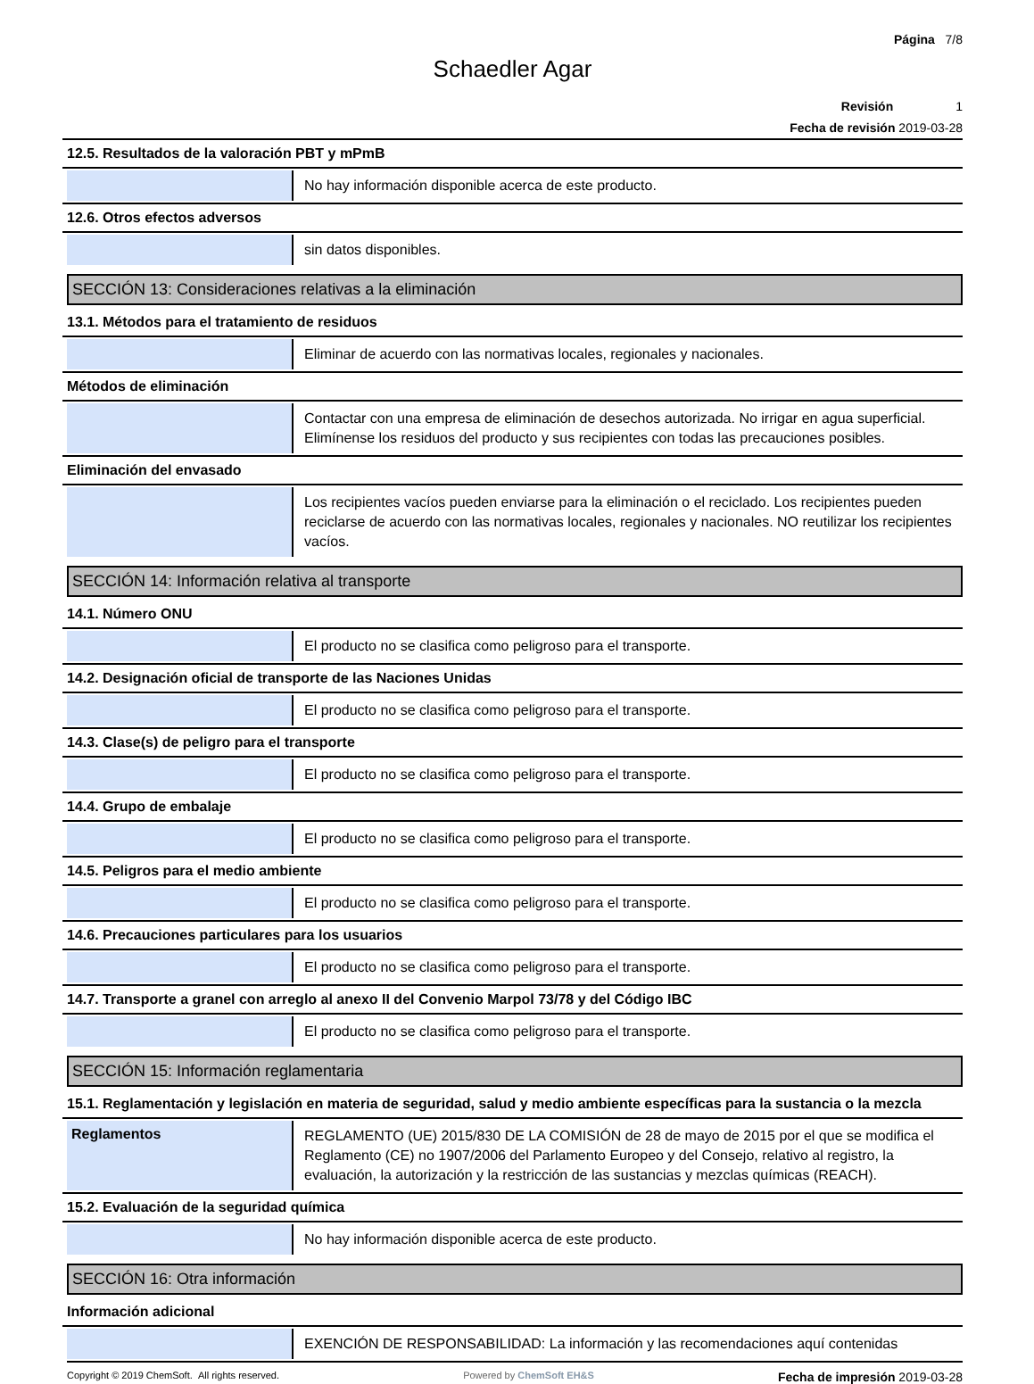Página 7/8
Schaedler Agar
Revisión 1
Fecha de revisión 2019-03-28
12.5. Resultados de la valoración PBT y mPmB
No hay información disponible acerca de este producto.
12.6. Otros efectos adversos
sin datos disponibles.
SECCIÓN 13: Consideraciones relativas a la eliminación
13.1. Métodos para el tratamiento de residuos
Eliminar de acuerdo con las normativas locales, regionales y nacionales.
Métodos de eliminación
Contactar con una empresa de eliminación de desechos autorizada. No irrigar en agua superficial. Elimínense los residuos del producto y sus recipientes con todas las precauciones posibles.
Eliminación del envasado
Los recipientes vacíos pueden enviarse para la eliminación o el reciclado. Los recipientes pueden reciclarse de acuerdo con las normativas locales, regionales y nacionales. NO reutilizar los recipientes vacíos.
SECCIÓN 14: Información relativa al transporte
14.1. Número ONU
El producto no se clasifica como peligroso para el transporte.
14.2. Designación oficial de transporte de las Naciones Unidas
El producto no se clasifica como peligroso para el transporte.
14.3. Clase(s) de peligro para el transporte
El producto no se clasifica como peligroso para el transporte.
14.4. Grupo de embalaje
El producto no se clasifica como peligroso para el transporte.
14.5. Peligros para el medio ambiente
El producto no se clasifica como peligroso para el transporte.
14.6. Precauciones particulares para los usuarios
El producto no se clasifica como peligroso para el transporte.
14.7. Transporte a granel con arreglo al anexo II del Convenio Marpol 73/78 y del Código IBC
El producto no se clasifica como peligroso para el transporte.
SECCIÓN 15: Información reglamentaria
15.1. Reglamentación y legislación en materia de seguridad, salud y medio ambiente específicas para la sustancia o la mezcla
Reglamentos
REGLAMENTO (UE) 2015/830 DE LA COMISIÓN de 28 de mayo de 2015 por el que se modifica el Reglamento (CE) no 1907/2006 del Parlamento Europeo y del Consejo, relativo al registro, la evaluación, la autorización y la restricción de las sustancias y mezclas químicas (REACH).
15.2. Evaluación de la seguridad química
No hay información disponible acerca de este producto.
SECCIÓN 16: Otra información
Información adicional
EXENCIÓN DE RESPONSABILIDAD: La información y las recomendaciones aquí contenidas
Copyright © 2019 ChemSoft. All rights reserved. Powered by ChemSoft EH&S Fecha de impresión 2019-03-28